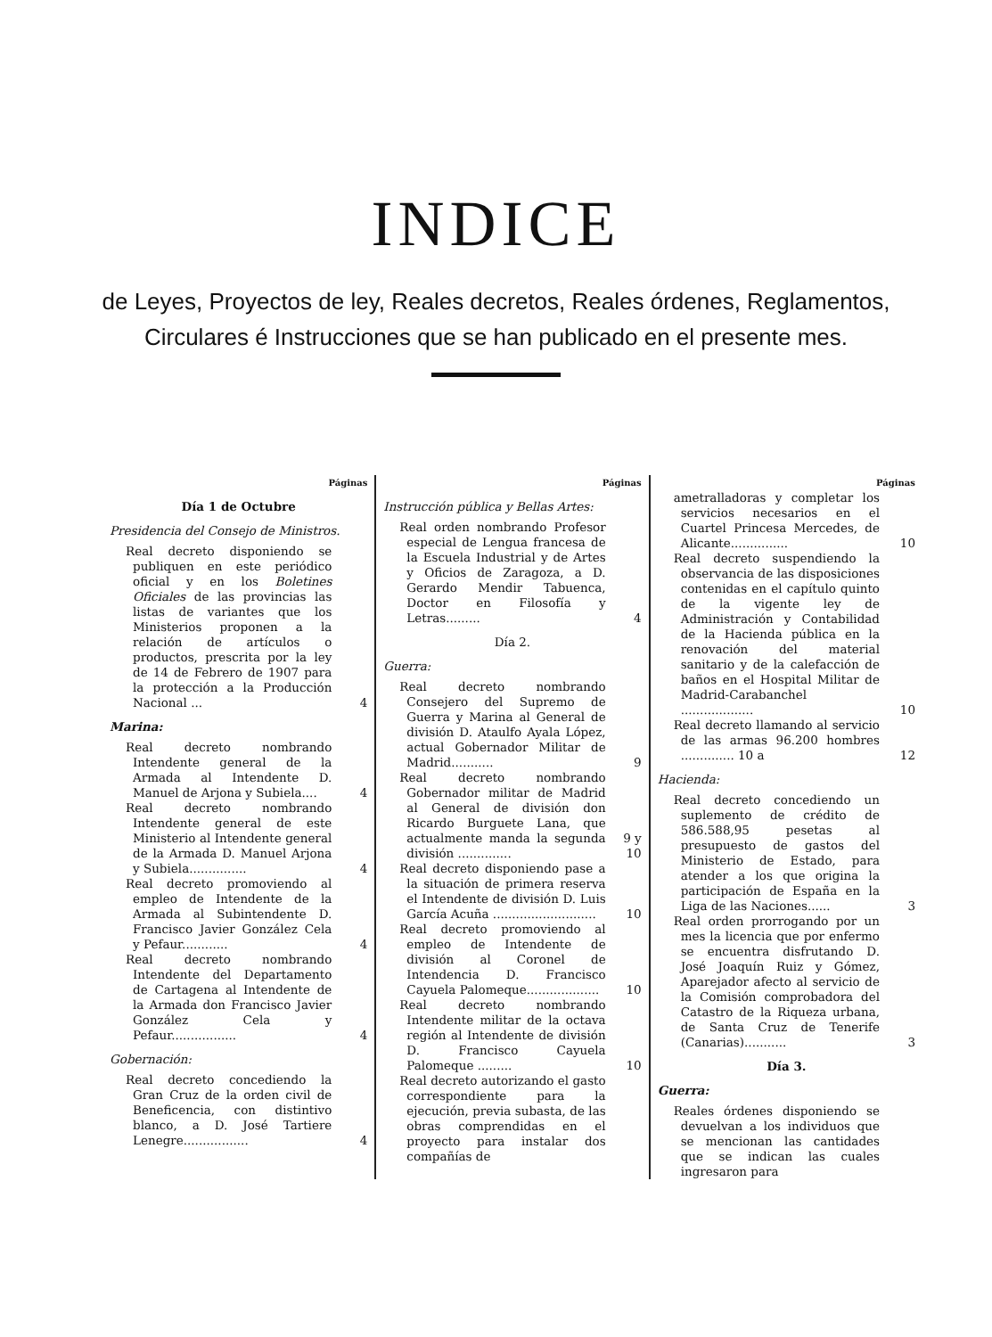INDICE
de Leyes, Proyectos de ley, Reales decretos, Reales órdenes, Reglamentos,
Circulares é Instrucciones que se han publicado en el presente mes.
Páginas
Día 1 de Octubre
Presidencia del Consejo de Ministros.
Real decreto disponiendo se publiquen en este periódico oficial y en los Boletines Oficiales de las provincias las listas de variantes que los Ministerios proponen a la relación de artículos o productos, prescrita por la ley de 14 de Febrero de 1907 para la protección a la Producción Nacional ... 4
Marina:
Real decreto nombrando Intendente general de la Armada al Intendente D. Manuel de Arjona y Subiela.... 4
Real decreto nombrando Intendente general de este Ministerio al Intendente general de la Armada D. Manuel Arjona y Subiela............... 4
Real decreto promoviendo al empleo de Intendente de la Armada al Subintendente D. Francisco Javier González Cela y Pefaur............ 4
Real decreto nombrando Intendente del Departamento de Cartagena al Intendente de la Armada don Francisco Javier González Cela y Pefaur................. 4
Gobernación:
Real decreto concediendo la Gran Cruz de la orden civil de Beneficencia, con distintivo blanco, a D. José Tartiere Lenegre................. 4
Páginas
Instrucción pública y Bellas Artes:
Real orden nombrando Profesor especial de Lengua francesa de la Escuela Industrial y de Artes y Oficios de Zaragoza, a D. Gerardo Mendir Tabuenca, Doctor en Filosofía y Letras......... 4
Día 2.
Guerra:
Real decreto nombrando Consejero del Supremo de Guerra y Marina al General de división D. Ataulfo Ayala López, actual Gobernador Militar de Madrid........... 9
Real decreto nombrando Gobernador militar de Madrid al General de división don Ricardo Burguete Lana, que actualmente manda la segunda división .............. 9 y 10
Real decreto disponiendo pase a la situación de primera reserva el Intendente de división D. Luis García Acuña ........................... 10
Real decreto promoviendo al empleo de Intendente de división al Coronel de Intendencia D. Francisco Cayuela Palomeque................... 10
Real decreto nombrando Intendente militar de la octava región al Intendente de división D. Francisco Cayuela Palomeque ......... 10
Real decreto autorizando el gasto correspondiente para la ejecución, previa subasta, de las obras comprendidas en el proyecto para instalar dos compañías de
Páginas
ametralladoras y completar los servicios necesarios en el Cuartel Princesa Mercedes, de Alicante............... 10
Real decreto suspendiendo la observancia de las disposiciones contenidas en el capítulo quinto de la vigente ley de Administración y Contabilidad de la Hacienda pública en la renovación del material sanitario y de la calefacción de baños en el Hospital Militar de Madrid-Carabanchel ................... 10
Real decreto llamando al servicio de las armas 96.200 hombres .............. 10 a 12
Hacienda:
Real decreto concediendo un suplemento de crédito de 586.588,95 pesetas al presupuesto de gastos del Ministerio de Estado, para atender a los que origina la participación de España en la Liga de las Naciones...... 3
Real orden prorrogando por un mes la licencia que por enfermo se encuentra disfrutando D. José Joaquín Ruiz y Gómez, Aparejador afecto al servicio de la Comisión comprobadora del Catastro de la Riqueza urbana, de Santa Cruz de Tenerife (Canarias)........... 3
Día 3.
Guerra:
Reales órdenes disponiendo se devuelvan a los individuos que se mencionan las cantidades que se indican las cuales ingresaron para